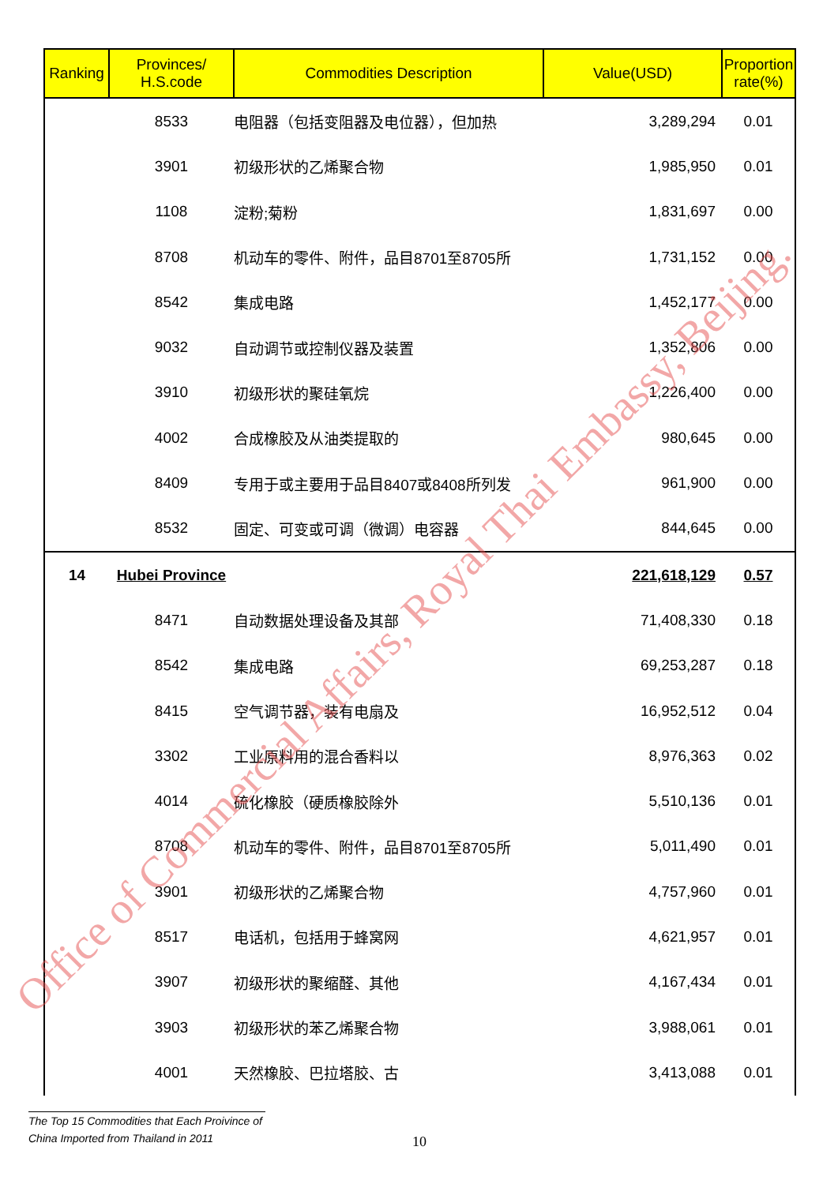| Ranking | Provinces/ H.S.code | Commodities Description | Value(USD) | Proportion rate(%) |
| --- | --- | --- | --- | --- |
| | 8533 | 电阻器（包括变阻器及电位器），但加热 | 3,289,294 | 0.01 |
| | 3901 | 初级形状的乙烯聚合物 | 1,985,950 | 0.01 |
| | 1108 | 淀粉;菊粉 | 1,831,697 | 0.00 |
| | 8708 | 机动车的零件、附件，品目8701至8705所 | 1,731,152 | 0.00 |
| | 8542 | 集成电路 | 1,452,177 | 0.00 |
| | 9032 | 自动调节或控制仪器及装置 | 1,352,806 | 0.00 |
| | 3910 | 初级形状的聚硅氧烷 | 1,226,400 | 0.00 |
| | 4002 | 合成橡胶及从油类提取的 | 980,645 | 0.00 |
| | 8409 | 专用于或主要用于品目8407或8408所列发 | 961,900 | 0.00 |
| | 8532 | 固定、可变或可调（微调）电容器 | 844,645 | 0.00 |
| 14 | Hubei Province | | 221,618,129 | 0.57 |
| | 8471 | 自动数据处理设备及其部 | 71,408,330 | 0.18 |
| | 8542 | 集成电路 | 69,253,287 | 0.18 |
| | 8415 | 空气调节器，装有电扇及 | 16,952,512 | 0.04 |
| | 3302 | 工业原料用的混合香料以 | 8,976,363 | 0.02 |
| | 4014 | 硫化橡胶（硬质橡胶除外 | 5,510,136 | 0.01 |
| | 8708 | 机动车的零件、附件，品目8701至8705所 | 5,011,490 | 0.01 |
| | 3901 | 初级形状的乙烯聚合物 | 4,757,960 | 0.01 |
| | 8517 | 电话机，包括用于蜂窝网 | 4,621,957 | 0.01 |
| | 3907 | 初级形状的聚缩醛、其他 | 4,167,434 | 0.01 |
| | 3903 | 初级形状的苯乙烯聚合物 | 3,988,061 | 0.01 |
| | 4001 | 天然橡胶、巴拉塔胶、古 | 3,413,088 | 0.01 |
Office of Commercial Affairs, Royal Thai Embassy, Beijing.
The Top 15 Commodities that Each Proivince of
China Imported from Thailand in 2011
10